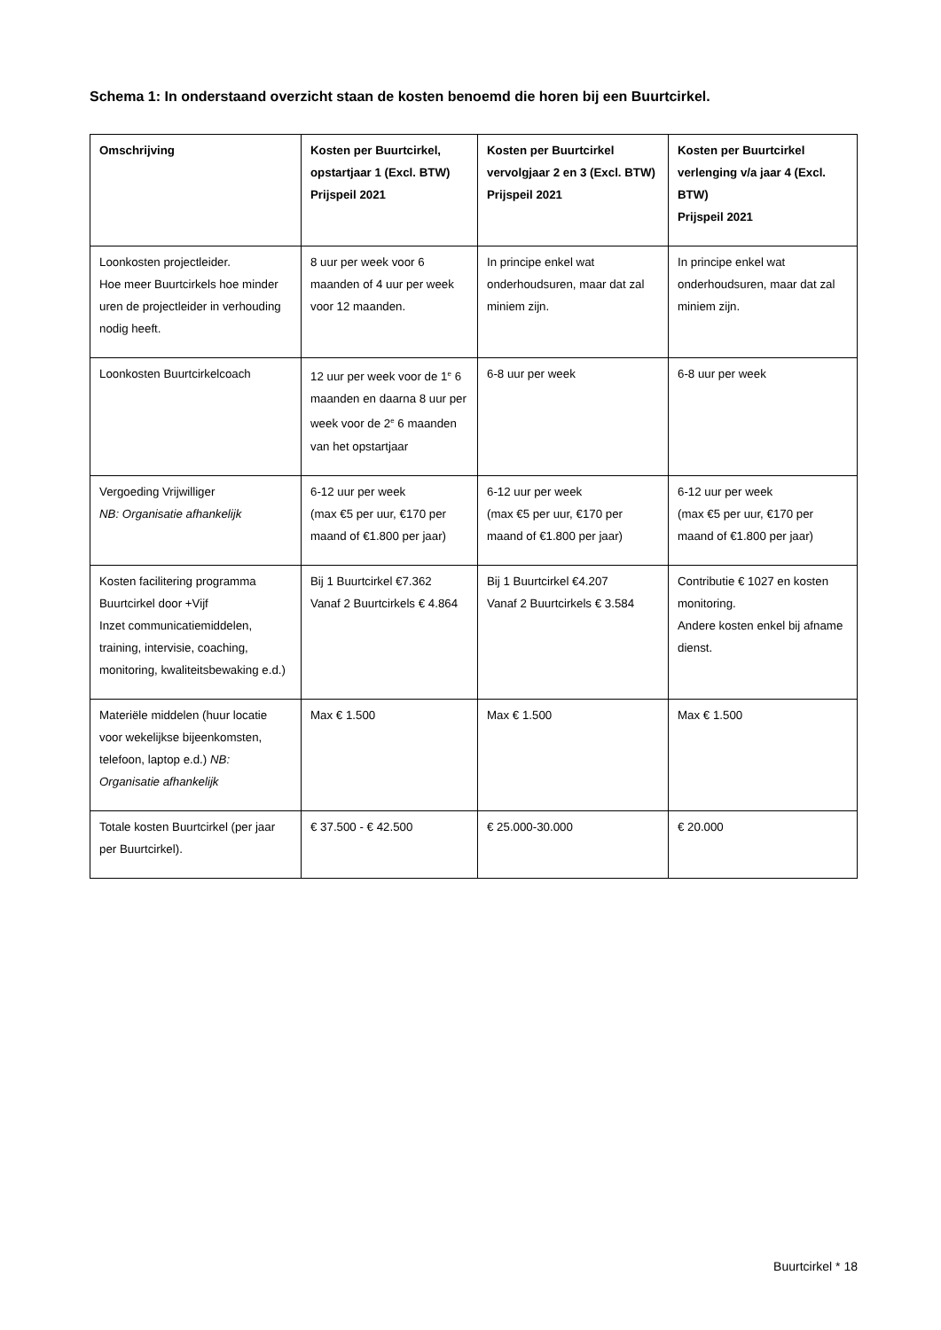Schema 1: In onderstaand overzicht staan de kosten benoemd die horen bij een Buurtcirkel.
| Omschrijving | Kosten per Buurtcirkel, opstartjaar 1 (Excl. BTW) Prijspeil 2021 | Kosten per Buurtcirkel vervolgjaar 2 en 3 (Excl. BTW) Prijspeil 2021 | Kosten per Buurtcirkel verlenging v/a jaar 4 (Excl. BTW) Prijspeil 2021 |
| --- | --- | --- | --- |
| Loonkosten projectleider. Hoe meer Buurtcirkels hoe minder uren de projectleider in verhouding nodig heeft. | 8 uur per week voor 6 maanden of 4 uur per week voor 12 maanden. | In principe enkel wat onderhoudsuren, maar dat zal miniem zijn. | In principe enkel wat onderhoudsuren, maar dat zal miniem zijn. |
| Loonkosten Buurtcirkelcoach | 12 uur per week voor de 1<sup>e</sup> 6 maanden en daarna 8 uur per week voor de 2<sup>e</sup> 6 maanden van het opstartjaar | 6-8 uur per week | 6-8 uur per week |
| Vergoeding Vrijwilliger NB: Organisatie afhankelijk | 6-12 uur per week (max €5 per uur, €170 per maand of €1.800 per jaar) | 6-12 uur per week (max €5 per uur, €170 per maand of €1.800 per jaar) | 6-12 uur per week (max €5 per uur, €170 per maand of €1.800 per jaar) |
| Kosten facilitering programma Buurtcirkel door +Vijf Inzet communicatiemiddelen, training, intervisie, coaching, monitoring, kwaliteitsbewaking e.d.) | Bij 1 Buurtcirkel €7.362 Vanaf 2 Buurtcirkels € 4.864 | Bij 1 Buurtcirkel €4.207 Vanaf 2 Buurtcirkels € 3.584 | Contributie € 1027 en kosten monitoring. Andere kosten enkel bij afname dienst. |
| Materiële middelen (huur locatie voor wekelijkse bijeenkomsten, telefoon, laptop e.d.) NB: Organisatie afhankelijk | Max € 1.500 | Max € 1.500 | Max € 1.500 |
| Totale kosten Buurtcirkel (per jaar per Buurtcirkel). | € 37.500 - € 42.500 | € 25.000-30.000 | € 20.000 |
Buurtcirkel * 18